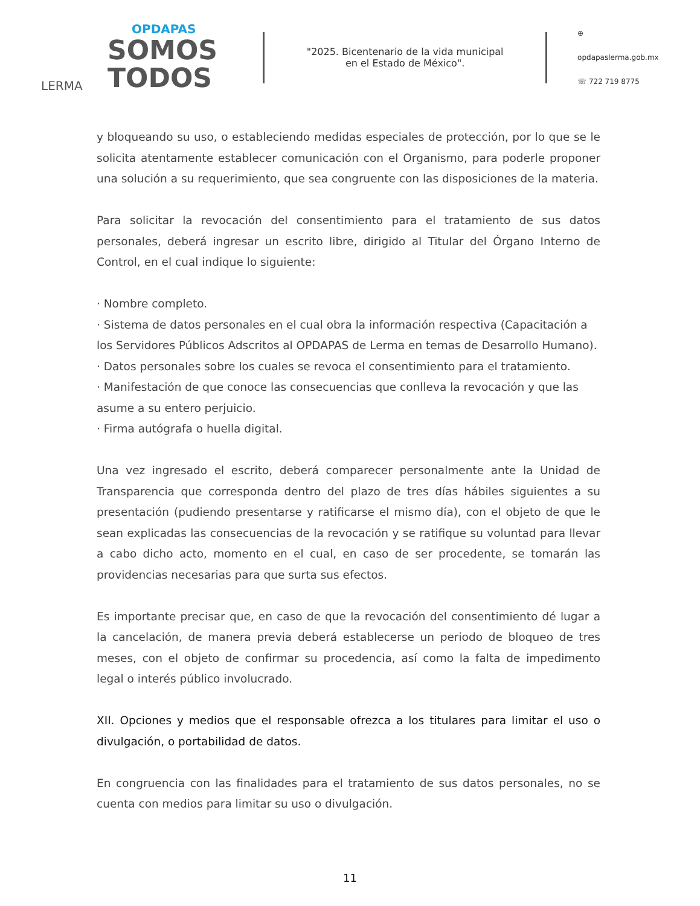OPDAPAS
SOMOS
TODOS
LERMA
"2025. Bicentenario de la vida municipal
en el Estado de México".
⊕ opdapaslerma.gob.mx
☏ 722 719 8775
y bloqueando su uso, o estableciendo medidas especiales de protección, por lo que se le solicita atentamente establecer comunicación con el Organismo, para poderle proponer una solución a su requerimiento, que sea congruente con las disposiciones de la materia.
Para solicitar la revocación del consentimiento para el tratamiento de sus datos personales, deberá ingresar un escrito libre, dirigido al Titular del Órgano Interno de Control, en el cual indique lo siguiente:
· Nombre completo.
· Sistema de datos personales en el cual obra la información respectiva (Capacitación a los Servidores Públicos Adscritos al OPDAPAS de Lerma en temas de Desarrollo Humano).
· Datos personales sobre los cuales se revoca el consentimiento para el tratamiento.
· Manifestación de que conoce las consecuencias que conlleva la revocación y que las asume a su entero perjuicio.
· Firma autógrafa o huella digital.
Una vez ingresado el escrito, deberá comparecer personalmente ante la Unidad de Transparencia que corresponda dentro del plazo de tres días hábiles siguientes a su presentación (pudiendo presentarse y ratificarse el mismo día), con el objeto de que le sean explicadas las consecuencias de la revocación y se ratifique su voluntad para llevar a cabo dicho acto, momento en el cual, en caso de ser procedente, se tomarán las providencias necesarias para que surta sus efectos.
Es importante precisar que, en caso de que la revocación del consentimiento dé lugar a la cancelación, de manera previa deberá establecerse un periodo de bloqueo de tres meses, con el objeto de confirmar su procedencia, así como la falta de impedimento legal o interés público involucrado.
XII. Opciones y medios que el responsable ofrezca a los titulares para limitar el uso o divulgación, o portabilidad de datos.
En congruencia con las finalidades para el tratamiento de sus datos personales, no se cuenta con medios para limitar su uso o divulgación.
11